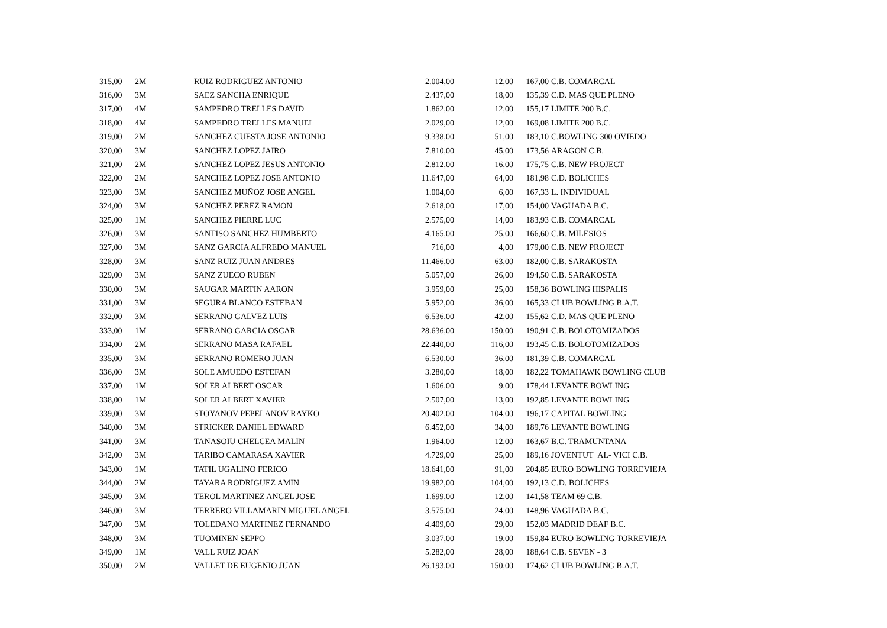| 315,00 | 2M | RUIZ RODRIGUEZ ANTONIO | 2.004,00 | 12,00 | 167,00 | C.B. COMARCAL |
| 316,00 | 3M | SAEZ SANCHA ENRIQUE | 2.437,00 | 18,00 | 135,39 | C.D. MAS QUE PLENO |
| 317,00 | 4M | SAMPEDRO TRELLES DAVID | 1.862,00 | 12,00 | 155,17 | LIMITE 200 B.C. |
| 318,00 | 4M | SAMPEDRO TRELLES MANUEL | 2.029,00 | 12,00 | 169,08 | LIMITE 200 B.C. |
| 319,00 | 2M | SANCHEZ CUESTA JOSE ANTONIO | 9.338,00 | 51,00 | 183,10 | C.BOWLING 300 OVIEDO |
| 320,00 | 3M | SANCHEZ LOPEZ JAIRO | 7.810,00 | 45,00 | 173,56 | ARAGON C.B. |
| 321,00 | 2M | SANCHEZ LOPEZ JESUS ANTONIO | 2.812,00 | 16,00 | 175,75 | C.B. NEW PROJECT |
| 322,00 | 2M | SANCHEZ LOPEZ JOSE ANTONIO | 11.647,00 | 64,00 | 181,98 | C.D. BOLICHES |
| 323,00 | 3M | SANCHEZ MUÑOZ JOSE ANGEL | 1.004,00 | 6,00 | 167,33 | L. INDIVIDUAL |
| 324,00 | 3M | SANCHEZ PEREZ RAMON | 2.618,00 | 17,00 | 154,00 | VAGUADA B.C. |
| 325,00 | 1M | SANCHEZ PIERRE LUC | 2.575,00 | 14,00 | 183,93 | C.B. COMARCAL |
| 326,00 | 3M | SANTISO SANCHEZ HUMBERTO | 4.165,00 | 25,00 | 166,60 | C.B. MILESIOS |
| 327,00 | 3M | SANZ GARCIA ALFREDO MANUEL | 716,00 | 4,00 | 179,00 | C.B. NEW PROJECT |
| 328,00 | 3M | SANZ RUIZ JUAN ANDRES | 11.466,00 | 63,00 | 182,00 | C.B. SARAKOSTA |
| 329,00 | 3M | SANZ ZUECO RUBEN | 5.057,00 | 26,00 | 194,50 | C.B. SARAKOSTA |
| 330,00 | 3M | SAUGAR MARTIN AARON | 3.959,00 | 25,00 | 158,36 | BOWLING HISPALIS |
| 331,00 | 3M | SEGURA BLANCO ESTEBAN | 5.952,00 | 36,00 | 165,33 | CLUB BOWLING B.A.T. |
| 332,00 | 3M | SERRANO GALVEZ LUIS | 6.536,00 | 42,00 | 155,62 | C.D. MAS QUE PLENO |
| 333,00 | 1M | SERRANO GARCIA OSCAR | 28.636,00 | 150,00 | 190,91 | C.B. BOLOTOMIZADOS |
| 334,00 | 2M | SERRANO MASA RAFAEL | 22.440,00 | 116,00 | 193,45 | C.B. BOLOTOMIZADOS |
| 335,00 | 3M | SERRANO ROMERO JUAN | 6.530,00 | 36,00 | 181,39 | C.B. COMARCAL |
| 336,00 | 3M | SOLE AMUEDO ESTEFAN | 3.280,00 | 18,00 | 182,22 | TOMAHAWK BOWLING CLUB |
| 337,00 | 1M | SOLER ALBERT OSCAR | 1.606,00 | 9,00 | 178,44 | LEVANTE BOWLING |
| 338,00 | 1M | SOLER ALBERT XAVIER | 2.507,00 | 13,00 | 192,85 | LEVANTE BOWLING |
| 339,00 | 3M | STOYANOV PEPELANOV RAYKO | 20.402,00 | 104,00 | 196,17 | CAPITAL BOWLING |
| 340,00 | 3M | STRICKER DANIEL EDWARD | 6.452,00 | 34,00 | 189,76 | LEVANTE BOWLING |
| 341,00 | 3M | TANASOIU CHELCEA MALIN | 1.964,00 | 12,00 | 163,67 | B.C. TRAMUNTANA |
| 342,00 | 3M | TARIBO CAMARASA XAVIER | 4.729,00 | 25,00 | 189,16 | JOVENTUT AL- VICI C.B. |
| 343,00 | 1M | TATIL UGALINO FERICO | 18.641,00 | 91,00 | 204,85 | EURO BOWLING TORREVIEJA |
| 344,00 | 2M | TAYARA RODRIGUEZ AMIN | 19.982,00 | 104,00 | 192,13 | C.D. BOLICHES |
| 345,00 | 3M | TEROL MARTINEZ ANGEL JOSE | 1.699,00 | 12,00 | 141,58 | TEAM 69 C.B. |
| 346,00 | 3M | TERRERO VILLAMARIN MIGUEL ANGEL | 3.575,00 | 24,00 | 148,96 | VAGUADA B.C. |
| 347,00 | 3M | TOLEDANO MARTINEZ FERNANDO | 4.409,00 | 29,00 | 152,03 | MADRID DEAF B.C. |
| 348,00 | 3M | TUOMINEN SEPPO | 3.037,00 | 19,00 | 159,84 | EURO BOWLING TORREVIEJA |
| 349,00 | 1M | VALL RUIZ JOAN | 5.282,00 | 28,00 | 188,64 | C.B. SEVEN - 3 |
| 350,00 | 2M | VALLET DE EUGENIO JUAN | 26.193,00 | 150,00 | 174,62 | CLUB BOWLING B.A.T. |